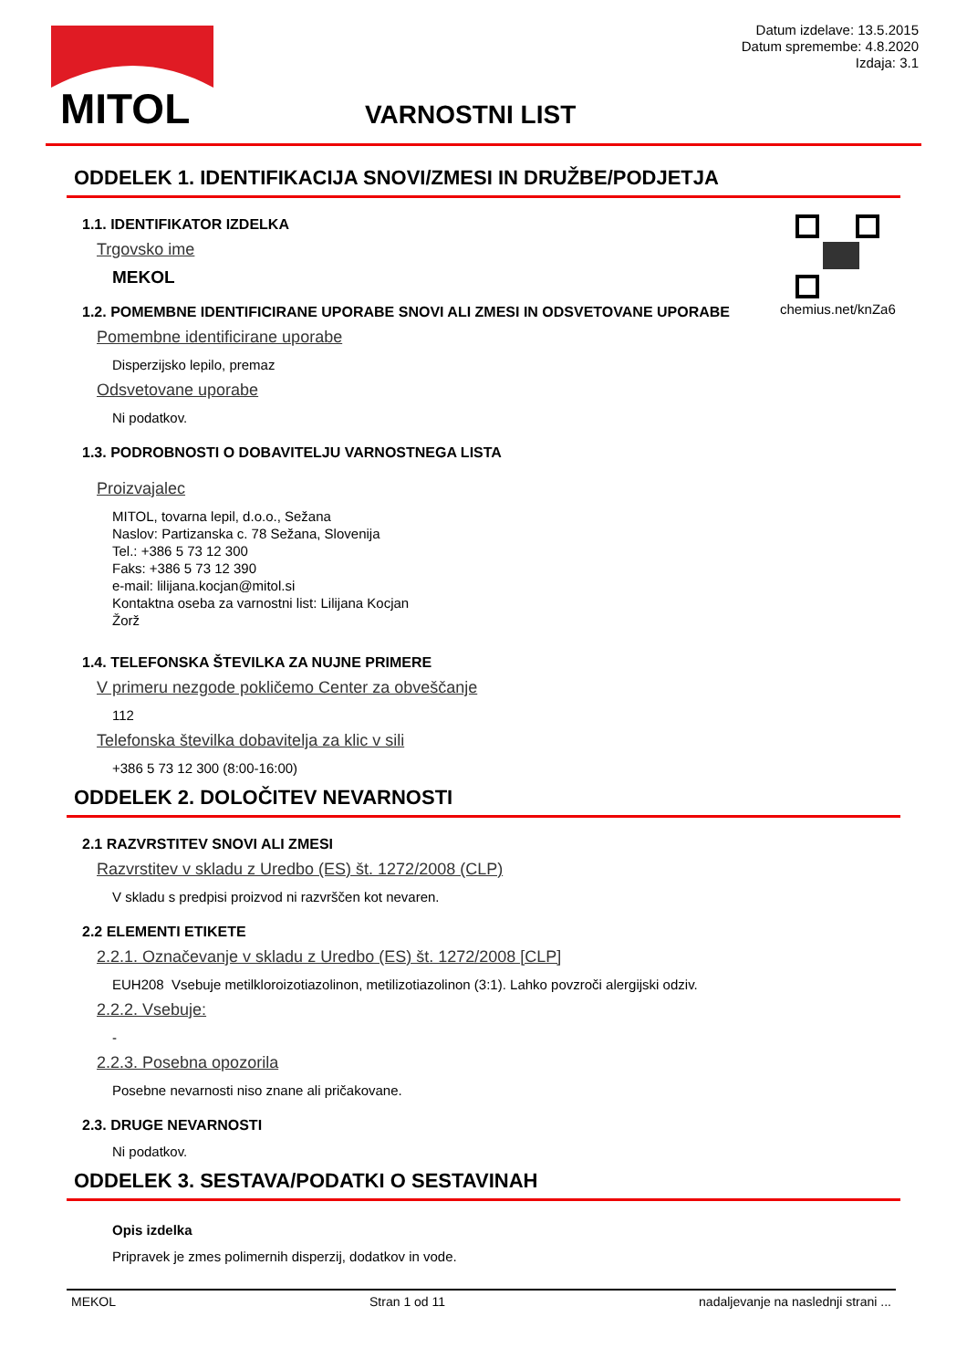MITOL
Datum izdelave: 13.5.2015
Datum spremembe: 4.8.2020
Izdaja: 3.1
VARNOSTNI LIST
chemius.net/knZa6
ODDELEK 1. IDENTIFIKACIJA SNOVI/ZMESI IN DRUŽBE/PODJETJA
1.1. IDENTIFIKATOR IZDELKA
Trgovsko ime
MEKOL
1.2. POMEMBNE IDENTIFICIRANE UPORABE SNOVI ALI ZMESI IN ODSVETOVANE UPORABE
Pomembne identificirane uporabe
Disperzijsko lepilo, premaz
Odsvetovane uporabe
Ni podatkov.
1.3. PODROBNOSTI O DOBAVITELJU VARNOSTNEGA LISTA
Proizvajalec
MITOL, tovarna lepil, d.o.o., Sežana
Naslov: Partizanska c. 78 Sežana, Slovenija
Tel.: +386 5 73 12 300
Faks: +386 5 73 12 390
e-mail: lilijana.kocjan@mitol.si
Kontaktna oseba za varnostni list: Lilijana Kocjan
Žorž
1.4. TELEFONSKA ŠTEVILKA ZA NUJNE PRIMERE
V primeru nezgode pokličemo Center za obveščanje
112
Telefonska številka dobavitelja za klic v sili
+386 5 73 12 300 (8:00-16:00)
ODDELEK 2. DOLOČITEV NEVARNOSTI
2.1 RAZVRSTITEV SNOVI ALI ZMESI
Razvrstitev v skladu z Uredbo (ES) št. 1272/2008 (CLP)
V skladu s predpisi proizvod ni razvrščen kot nevaren.
2.2 ELEMENTI ETIKETE
2.2.1. Označevanje v skladu z Uredbo (ES) št. 1272/2008 [CLP]
EUH208 Vsebuje metilkloroizotiazolinon, metilizotiazolinon (3:1). Lahko povzroči alergijski odziv.
2.2.2. Vsebuje:
-
2.2.3. Posebna opozorila
Posebne nevarnosti niso znane ali pričakovane.
2.3. DRUGE NEVARNOSTI
Ni podatkov.
ODDELEK 3. SESTAVA/PODATKI O SESTAVINAH
Opis izdelka
Pripravek je zmes polimernih disperzij, dodatkov in vode.
MEKOL Stran 1 od 11 nadaljevanje na naslednji strani ...